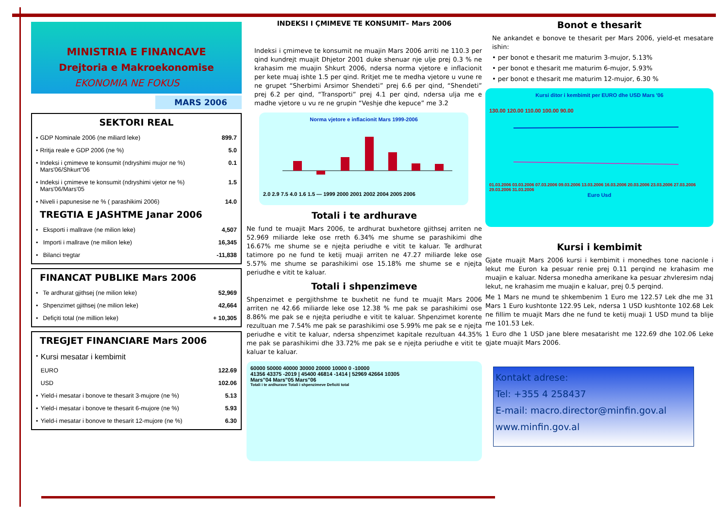MINISTRIA E FINANCAVE
Drejtoria e Makroekonomise
EKONOMIA NE FOKUS
MARS 2006
SEKTORI REAL
| • | GDP Nominale 2006 (ne miliard leke) | 899.7 |
| • | Rritja reale e GDP 2006 (ne %) | 5.0 |
| • | Indeksi i çmimeve te konsumit (ndryshimi mujor ne %) Mars'06/Shkurt''06 | 0.1 |
| • | Indeksi i çmimeve te konsumit (ndryshimi vjetor ne %) Mars'06/Mars'05 | 1.5 |
| • | Niveli i papunesise ne % ( parashikimi 2006) | 14.0 |
TREGTIA E JASHTME Janar 2006
| • | Eksporti i mallrave (ne milion leke) | 4,507 |
| • | Importi i mallrave (ne milion leke) | 16,345 |
| • | Bilanci tregtar | -11,838 |
FINANCAT PUBLIKE Mars 2006
| • | Te ardhurat gjithsej (ne milion leke) | 52,969 |
| • | Shpenzimet gjithsej (ne milion leke) | 42,664 |
| • | Defiçiti total (ne million leke) | + 10,305 |
TREGJET FINANCIARE Mars 2006
| • | Kursi mesatar i kembimit | |
| | EURO | 122.69 |
| | USD | 102.06 |
| • | Yield-i mesatar i bonove te thesarit 3-mujore (ne %) | 5.13 |
| • | Yield-i mesatar i bonove te thesarit 6-mujore (ne %) | 5.93 |
| • | Yield-i mesatar i bonove te thesarit 12-mujore (ne %) | 6.30 |
INDEKSI I ÇMIMEVE TE KONSUMIT– Mars 2006
Indeksi i çmimeve te konsumit ne muajin Mars 2006 arriti ne 110.3 per qind kundrejt muajit Dhjetor 2001 duke shenuar nje ulje prej 0.3 % ne krahasim me muajin Shkurt 2006, ndersa norma vjetore e inflacionit per kete muaj ishte 1.5 per qind. Rritjet me te medha vjetore u vune re ne grupet “Sherbimi Arsimor Shendeti” prej 6.6 per qind, “Shendeti” prej 6.2 per qind, “Transporti” prej 4.1 per qind, ndersa ulja me e madhe vjetore u vu re ne grupin “Veshje dhe kepuce” me 3.2
Norma vjetore e inflacionit Mars 1999-2006
2.0 2.9 7.5 4.0 1.6 1.5 — 1999 2000 2001 2002 2004 2005 2006
Totali i te ardhurave
Ne fund te muajit Mars 2006, te ardhurat buxhetore gjithsej arriten ne 52.969 miliarde leke ose rreth 6.34% me shume se parashikimi dhe 16.67% me shume se e njejta periudhe e vitit te kaluar. Te ardhurat tatimore po ne fund te ketij muaji arriten ne 47.27 miliarde leke ose 5.57% me shume se parashikimi ose 15.18% me shume se e njejta periudhe e vitit te kaluar.
Totali i shpenzimeve
Shpenzimet e pergjithshme te buxhetit ne fund te muajit Mars 2006 arriten ne 42.66 miliarde leke ose 12.38 % me pak se parashikimi ose 8.86% me pak se e njejta periudhe e vitit te kaluar. Shpenzimet korente rezultuan me 7.54% me pak se parashikimi ose 5.99% me pak se e njejta periudhe e vitit te kaluar, ndersa shpenzimet kapitale rezultuan 44.35% me pak se parashikimi dhe 33.72% me pak se e njejta periudhe e vitit te kaluar te kaluar.
60000 50000 40000 30000 20000 10000 0 -10000
41356 43375 -2019 | 45400 46814 -1414 | 52969 42664 10305
Mars"04 Mars"05 Mars"06
Totali i te ardhurave Totali i shpenzimeve Deficiti total
Bonot e thesarit
Ne ankandet e bonove te thesarit per Mars 2006, yield-et mesatare ishin:
• per bonot e thesarit me maturim 3-mujor, 5.13%
• per bonot e thesarit me maturim 6-mujor, 5.93%
• per bonot e thesarit me maturim 12-mujor, 6.30 %
Kursi ditor i kembimit per EURO dhe USD Mars '06
130.00 120.00 110.00 100.00 90.00
01.03.2006 03.03.2006 07.03.2006 09.03.2006 13.03.2006 16.03.2006 20.03.2006 23.03.2006 27.03.2006 29.03.2006 31.03.2006
Euro Usd
Kursi i kembimit
Gjate muajit Mars 2006 kursi i kembimit i monedhes tone nacionle i lekut me Euron ka pesuar renie prej 0.11 perqind ne krahasim me muajin e kaluar. Ndersa monedha amerikane ka pesuar zhvleresim ndaj lekut, ne krahasim me muajin e kaluar, prej 0.5 perqind.
Me 1 Mars ne mund te shkembenim 1 Euro me 122.57 Lek dhe me 31 Mars 1 Euro kushtonte 122.95 Lek, ndersa 1 USD kushtonte 102.68 Lek ne fillim te muajit Mars dhe ne fund te ketij muaji 1 USD mund ta blije me 101.53 Lek.
1 Euro dhe 1 USD jane blere mesatarisht me 122.69 dhe 102.06 Leke gjate muajit Mars 2006.
Kontakt adrese:
Tel: +355 4 258437
E-mail: macro.director@minfin.gov.al
www.minfin.gov.al